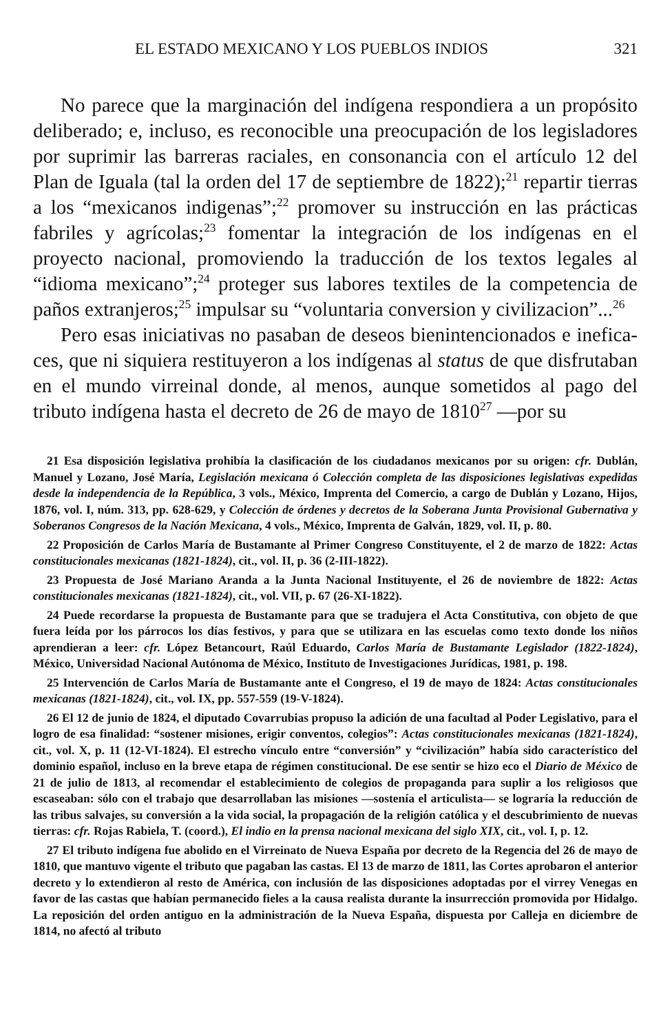EL ESTADO MEXICANO Y LOS PUEBLOS INDIOS 321
No parece que la marginación del indígena respondiera a un propósito deliberado; e, incluso, es reconocible una preocupación de los legisladores por suprimir las barreras raciales, en consonancia con el artículo 12 del Plan de Iguala (tal la orden del 17 de septiembre de 1822);<sup>21</sup> repartir tierras a los “mexicanos indigenas”;<sup>22</sup> promover su instrucción en las prácticas fabriles y agrícolas;<sup>23</sup> fomentar la integración de los indígenas en el proyecto nacional, promoviendo la traducción de los textos legales al “idioma mexicano”;<sup>24</sup> proteger sus labores textiles de la competencia de paños extranjeros;<sup>25</sup> impulsar su “voluntaria conversion y civilizacion”...<sup>26</sup>
Pero esas iniciativas no pasaban de deseos bienintencionados e inefica­ces, que ni siquiera restituyeron a los indígenas al status de que disfrutaban en el mundo virreinal donde, al menos, aunque sometidos al pago del tributo indígena hasta el decreto de 26 de mayo de 1810<sup>27</sup> —por su
21 Esa disposición legislativa prohibía la clasificación de los ciudadanos mexicanos por su origen: cfr. Dublán, Manuel y Lozano, José María, Legislación mexicana ó Colección completa de las disposiciones legislativas expedidas desde la independencia de la República, 3 vols., México, Imprenta del Comercio, a cargo de Dublán y Lozano, Hijos, 1876, vol. I, núm. 313, pp. 628-629, y Colección de órdenes y decretos de la Soberana Junta Provisional Gubernativa y Soberanos Congresos de la Nación Mexicana, 4 vols., México, Imprenta de Galván, 1829, vol. II, p. 80.
22 Proposición de Carlos María de Bustamante al Primer Congreso Constituyente, el 2 de marzo de 1822: Actas constitucionales mexicanas (1821-1824), cit., vol. II, p. 36 (2-III-1822).
23 Propuesta de José Mariano Aranda a la Junta Nacional Instituyente, el 26 de noviembre de 1822: Actas constitucionales mexicanas (1821-1824), cit., vol. VII, p. 67 (26-XI-1822).
24 Puede recordarse la propuesta de Bustamante para que se tradujera el Acta Constitutiva, con objeto de que fuera leída por los párrocos los días festivos, y para que se utilizara en las escuelas como texto donde los niños aprendieran a leer: cfr. López Betancourt, Raúl Eduardo, Carlos María de Bustamante Legislador (1822-1824), México, Universidad Nacional Autónoma de México, Instituto de Investigaciones Jurídicas, 1981, p. 198.
25 Intervención de Carlos María de Bustamante ante el Congreso, el 19 de mayo de 1824: Actas constitucionales mexicanas (1821-1824), cit., vol. IX, pp. 557-559 (19-V-1824).
26 El 12 de junio de 1824, el diputado Covarrubias propuso la adición de una facultad al Poder Legislativo, para el logro de esa finalidad: “sostener misiones, erigir conventos, colegios”: Actas constitucionales mexicanas (1821-1824), cit., vol. X, p. 11 (12-VI-1824). El estrecho vínculo entre “conversión” y “civilización” había sido característico del dominio español, incluso en la breve etapa de régimen constitucional. De ese sentir se hizo eco el Diario de México de 21 de julio de 1813, al recomendar el establecimiento de colegios de propaganda para suplir a los religiosos que escaseaban: sólo con el trabajo que desarrollaban las misiones —sostenía el articulista— se lograría la reducción de las tribus salvajes, su conversión a la vida social, la propagación de la religión católica y el descubrimiento de nuevas tierras: cfr. Rojas Rabiela, T. (coord.), El indio en la prensa nacional mexicana del siglo XIX, cit., vol. I, p. 12.
27 El tributo indígena fue abolido en el Virreinato de Nueva España por decreto de la Regencia del 26 de mayo de 1810, que mantuvo vigente el tributo que pagaban las castas. El 13 de marzo de 1811, las Cortes aprobaron el anterior decreto y lo extendieron al resto de América, con inclusión de las disposiciones adoptadas por el virrey Venegas en favor de las castas que habían permanecido fieles a la causa realista durante la insurrección promovida por Hidalgo. La reposición del orden antiguo en la administración de la Nueva España, dispuesta por Calleja en diciembre de 1814, no afectó al tributo